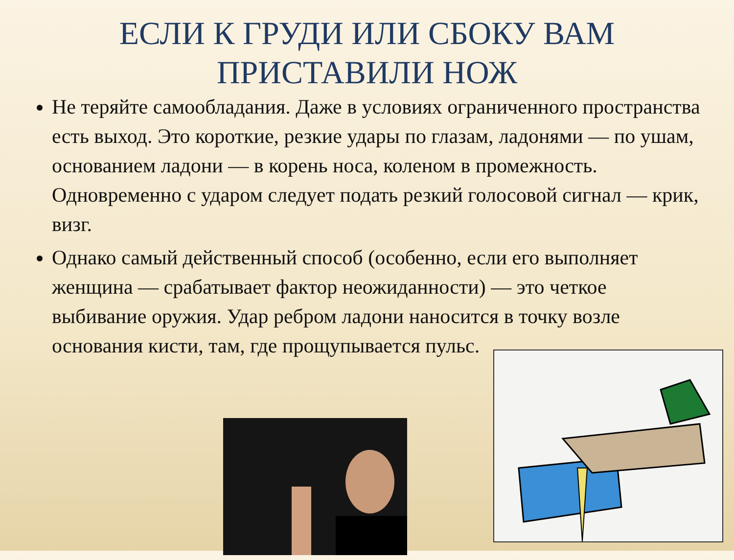ЕСЛИ К ГРУДИ ИЛИ СБОКУ ВАМ
ПРИСТАВИЛИ НОЖ
Не теряйте самообладания. Даже в условиях ограниченного пространства есть выход. Это короткие, резкие удары по глазам, ладонями — по ушам, основанием ладони — в корень носа, коленом в промежность. Одновременно с ударом следует подать резкий голосовой сигнал — крик, визг.
Однако самый действенный способ (особенно, если его выполняет женщина — срабатывает фактор неожиданности) — это четкое выбивание оружия. Удар ребром ладони наносится в точку возле основания кисти, там, где прощупывается пульс.